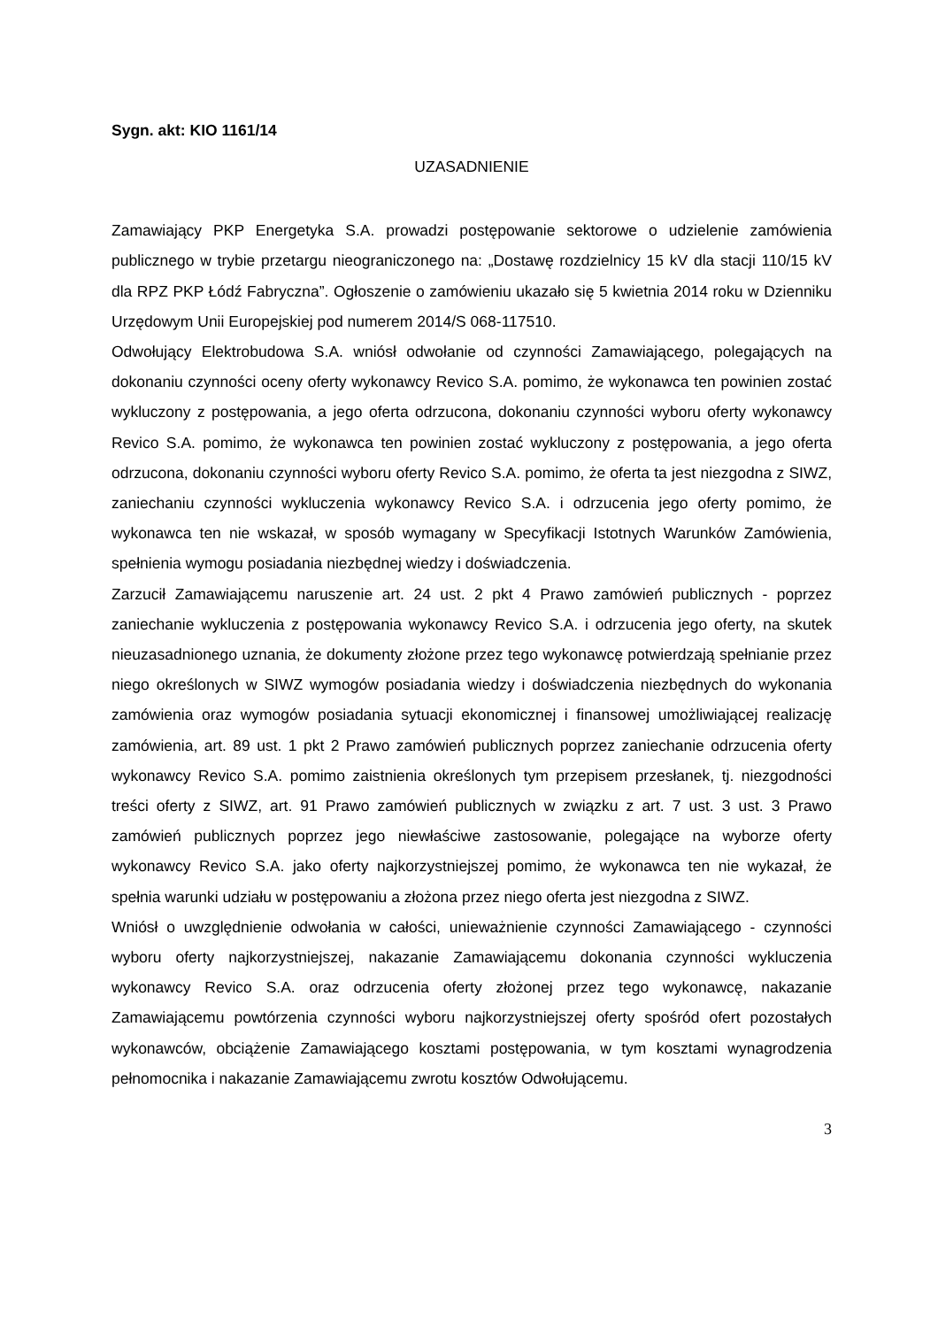Sygn. akt: KIO 1161/14
UZASADNIENIE
Zamawiający PKP Energetyka S.A. prowadzi postępowanie sektorowe o udzielenie zamówienia publicznego w trybie przetargu nieograniczonego na: „Dostawę rozdzielnicy 15 kV dla stacji 110/15 kV dla RPZ PKP Łódź Fabryczna”. Ogłoszenie o zamówieniu ukazało się 5 kwietnia 2014 roku w Dzienniku Urzędowym Unii Europejskiej pod numerem 2014/S 068-117510.
Odwołujący Elektrobudowa S.A. wniósł odwołanie od czynności Zamawiającego, polegających na dokonaniu czynności oceny oferty wykonawcy Revico S.A. pomimo, że wykonawca ten powinien zostać wykluczony z postępowania, a jego oferta odrzucona, dokonaniu czynności wyboru oferty wykonawcy Revico S.A. pomimo, że wykonawca ten powinien zostać wykluczony z postępowania, a jego oferta odrzucona, dokonaniu czynności wyboru oferty Revico S.A. pomimo, że oferta ta jest niezgodna z SIWZ, zaniechaniu czynności wykluczenia wykonawcy Revico S.A. i odrzucenia jego oferty pomimo, że wykonawca ten nie wskazał, w sposób wymagany w Specyfikacji Istotnych Warunków Zamówienia, spełnienia wymogu posiadania niezbędnej wiedzy i doświadczenia.
Zarzucił Zamawiającemu naruszenie art. 24 ust. 2 pkt 4 Prawo zamówień publicznych - poprzez zaniechanie wykluczenia z postępowania wykonawcy Revico S.A. i odrzucenia jego oferty, na skutek nieuzasadnionego uznania, że dokumenty złożone przez tego wykonawcę potwierdzają spełnianie przez niego określonych w SIWZ wymogów posiadania wiedzy i doświadczenia niezbędnych do wykonania zamówienia oraz wymogów posiadania sytuacji ekonomicznej i finansowej umożliwiającej realizację zamówienia, art. 89 ust. 1 pkt 2 Prawo zamówień publicznych poprzez zaniechanie odrzucenia oferty wykonawcy Revico S.A. pomimo zaistnienia określonych tym przepisem przesłanek, tj. niezgodności treści oferty z SIWZ, art. 91 Prawo zamówień publicznych w związku z art. 7 ust. 3 ust. 3 Prawo zamówień publicznych poprzez jego niewłaściwe zastosowanie, polegające na wyborze oferty wykonawcy Revico S.A. jako oferty najkorzystniejszej pomimo, że wykonawca ten nie wykazał, że spełnia warunki udziału w postępowaniu a złożona przez niego oferta jest niezgodna z SIWZ.
Wniósł o uwzględnienie odwołania w całości, unieważnienie czynności Zamawiającego - czynności wyboru oferty najkorzystniejszej, nakazanie Zamawiającemu dokonania czynności wykluczenia wykonawcy Revico S.A. oraz odrzucenia oferty złożonej przez tego wykonawcę, nakazanie Zamawiającemu powtórzenia czynności wyboru najkorzystniejszej oferty spośród ofert pozostałych wykonawców, obciążenie Zamawiającego kosztami postępowania, w tym kosztami wynagrodzenia pełnomocnika i nakazanie Zamawiającemu zwrotu kosztów Odwołującemu.
3